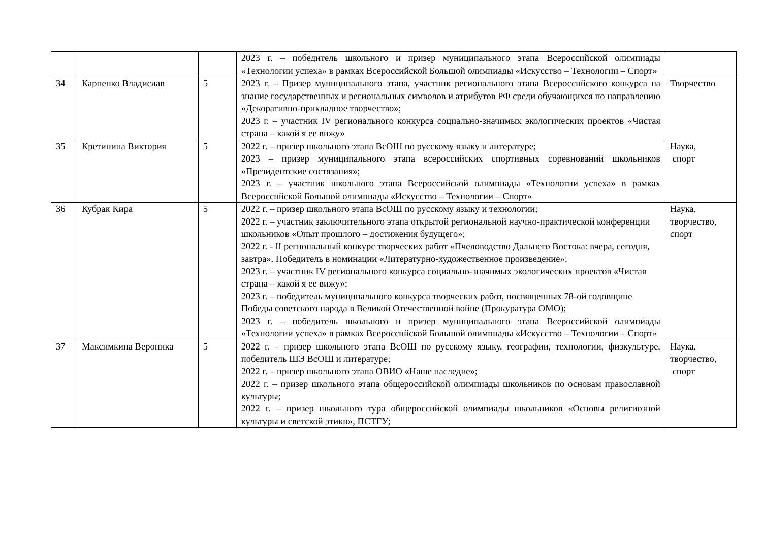| | | | 2023 г. – победитель школьного и призер муниципального этапа Всероссийской олимпиады «Технологии успеха» в рамках Всероссийской Большой олимпиады «Искусство – Технологии – Спорт» | |
| 34 | Карпенко Владислав | 5 | 2023 г. – Призер муниципального этапа, участник регионального этапа Всероссийского конкурса на знание государственных и региональных символов и атрибутов РФ среди обучающихся по направлению «Декоративно-прикладное творчество»; 2023 г. – участник IV регионального конкурса социально-значимых экологических проектов «Чистая страна – какой я ее вижу» | Творчество |
| 35 | Кретинина Виктория | 5 | 2022 г. – призер школьного этапа ВсОШ по русскому языку и литературе; 2023 – призер муниципального этапа всероссийских спортивных соревнований школьников «Президентские состязания»; 2023 г. – участник школьного этапа Всероссийской олимпиады «Технологии успеха» в рамках Всероссийской Большой олимпиады «Искусство – Технологии – Спорт» | Наука, спорт |
| 36 | Кубрак Кира | 5 | 2022 г. – призер школьного этапа ВсОШ по русскому языку и технологии; 2022 г. – участник заключительного этапа открытой региональной научно-практической конференции школьников «Опыт прошлого – достижения будущего»; 2022 г. - II региональный конкурс творческих работ «Пчеловодство Дальнего Востока: вчера, сегодня, завтра». Победитель в номинации «Литературно-художественное произведение»; 2023 г. – участник IV регионального конкурса социально-значимых экологических проектов «Чистая страна – какой я ее вижу»; 2023 г. – победитель муниципального конкурса творческих работ, посвященных 78-ой годовщине Победы советского народа в Великой Отечественной войне (Прокуратура ОМО); 2023 г. – победитель школьного и призер муниципального этапа Всероссийской олимпиады «Технологии успеха» в рамках Всероссийской Большой олимпиады «Искусство – Технологии – Спорт» | Наука, творчество, спорт |
| 37 | Максимкина Вероника | 5 | 2022 г. – призер школьного этапа ВсОШ по русскому языку, географии, технологии, физкультуре, победитель ШЭ ВсОШ и литературе; 2022 г. – призер школьного этапа ОВИО «Наше наследие»; 2022 г. – призер школьного этапа общероссийской олимпиады школьников по основам православной культуры; 2022 г. – призер школьного тура общероссийской олимпиады школьников «Основы религиозной культуры и светской этики», ПСТГУ; | Наука, творчество, спорт |